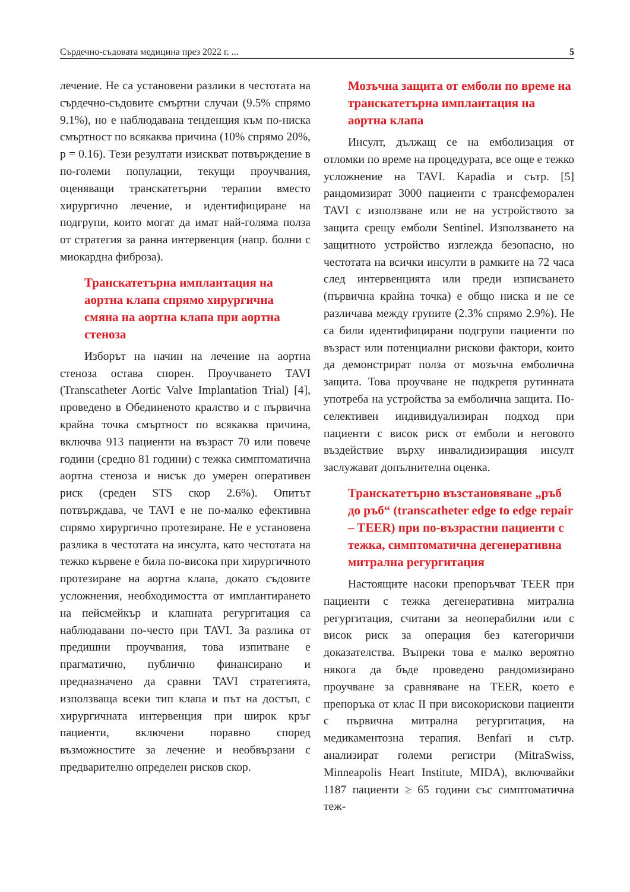Сърдечно-съдовата медицина през 2022 г. ... 5
лечение. Не са установени разлики в честотата на сърдечно-съдовите смъртни случаи (9.5% спрямо 9.1%), но е наблюдавана тенденция към по-ниска смъртност по всякаква причина (10% спрямо 20%, p = 0.16). Тези резултати изискват потвърждение в по-големи популации, текущи проучвания, оценяващи транскатетърни терапии вместо хирургично лечение, и идентифициране на подгрупи, които могат да имат най-голяма полза от стратегия за ранна интервенция (напр. болни с миокардна фиброза).
Транскатетърна имплантация на аортна клапа спрямо хирургична смяна на аортна клапа при аортна стеноза
Изборът на начин на лечение на аортна стеноза остава спорен. Проучването TAVI (Transcatheter Aortic Valve Implantation Trial) [4], проведено в Обединеното кралство и с първична крайна точка смъртност по всякаква причина, включва 913 пациенти на възраст 70 или повече години (средно 81 години) с тежка симптоматична аортна стеноза и нисък до умерен оперативен риск (среден STS скор 2.6%). Опитът потвърждава, че TAVI е не по-малко ефективна спрямо хирургично протезиране. Не е установена разлика в честотата на инсулта, като честотата на тежко кървене е била по-висока при хирургичното протезиране на аортна клапа, докато съдовите усложнения, необходимостта от имплантирането на пейсмейкър и клапната регургитация са наблюдавани по-често при TAVI. За разлика от предишни проучвания, това изпитване е прагматично, публично финансирано и предназначено да сравни TAVI стратегията, използваща всеки тип клапа и път на достъп, с хирургичната интервенция при широк кръг пациенти, включени поравно според възможностите за лечение и необвързани с предварително определен рисков скор.
Мозъчна защита от емболи по време на транскатетърна имплантация на аортна клапа
Инсулт, дължащ се на емболизация от отломки по време на процедурата, все още е тежко усложнение на TAVI. Kapadia и сътр. [5] рандомизират 3000 пациенти с трансфеморален TAVI с използване или не на устройството за защита срещу емболи Sentinel. Използването на защитното устройство изглежда безопасно, но честотата на всички инсулти в рамките на 72 часа след интервенцията или преди изписването (първична крайна точка) е общо ниска и не се различава между групите (2.3% спрямо 2.9%). Не са били идентифицирани подгрупи пациенти по възраст или потенциални рискови фактори, които да демонстрират полза от мозъчна емболична защита. Това проучване не подкрепя рутинната употреба на устройства за емболична защита. По-селективен индивидуализиран подход при пациенти с висок риск от емболи и неговото въздействие върху инвалидизиращия инсулт заслужават допълнителна оценка.
Транскатетърно възстановяване „ръб до ръб“ (transcatheter edge to edge repair – TEER) при по-възрастни пациенти с тежка, симптоматична дегенеративна митрална регургитация
Настоящите насоки препоръчват TEER при пациенти с тежка дегенеративна митрална регургитация, считани за неоперабилни или с висок риск за операция без категорични доказателства. Въпреки това е малко вероятно някога да бъде проведено рандомизирано проучване за сравняване на TEER, което е препоръка от клас II при високорискови пациенти с първична митрална регургитация, на медикаментозна терапия. Benfari и сътр. анализират големи регистри (MitraSwiss, Minneapolis Heart Institute, MIDA), включвайки 1187 пациенти ≥ 65 години със симптоматична теж-